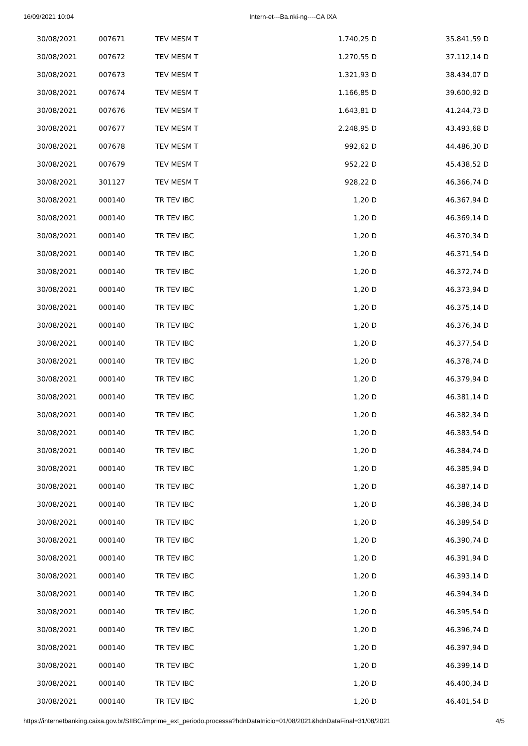16/09/2021 10:04 Intern-et---Ba.nki-ng----CA IXA
| 30/08/2021 | 007671 | TEV MESM T | 1.740,25 D | 35.841,59 D |
| 30/08/2021 | 007672 | TEV MESM T | 1.270,55 D | 37.112,14 D |
| 30/08/2021 | 007673 | TEV MESM T | 1.321,93 D | 38.434,07 D |
| 30/08/2021 | 007674 | TEV MESM T | 1.166,85 D | 39.600,92 D |
| 30/08/2021 | 007676 | TEV MESM T | 1.643,81 D | 41.244,73 D |
| 30/08/2021 | 007677 | TEV MESM T | 2.248,95 D | 43.493,68 D |
| 30/08/2021 | 007678 | TEV MESM T | 992,62 D | 44.486,30 D |
| 30/08/2021 | 007679 | TEV MESM T | 952,22 D | 45.438,52 D |
| 30/08/2021 | 301127 | TEV MESM T | 928,22 D | 46.366,74 D |
| 30/08/2021 | 000140 | TR TEV IBC | 1,20 D | 46.367,94 D |
| 30/08/2021 | 000140 | TR TEV IBC | 1,20 D | 46.369,14 D |
| 30/08/2021 | 000140 | TR TEV IBC | 1,20 D | 46.370,34 D |
| 30/08/2021 | 000140 | TR TEV IBC | 1,20 D | 46.371,54 D |
| 30/08/2021 | 000140 | TR TEV IBC | 1,20 D | 46.372,74 D |
| 30/08/2021 | 000140 | TR TEV IBC | 1,20 D | 46.373,94 D |
| 30/08/2021 | 000140 | TR TEV IBC | 1,20 D | 46.375,14 D |
| 30/08/2021 | 000140 | TR TEV IBC | 1,20 D | 46.376,34 D |
| 30/08/2021 | 000140 | TR TEV IBC | 1,20 D | 46.377,54 D |
| 30/08/2021 | 000140 | TR TEV IBC | 1,20 D | 46.378,74 D |
| 30/08/2021 | 000140 | TR TEV IBC | 1,20 D | 46.379,94 D |
| 30/08/2021 | 000140 | TR TEV IBC | 1,20 D | 46.381,14 D |
| 30/08/2021 | 000140 | TR TEV IBC | 1,20 D | 46.382,34 D |
| 30/08/2021 | 000140 | TR TEV IBC | 1,20 D | 46.383,54 D |
| 30/08/2021 | 000140 | TR TEV IBC | 1,20 D | 46.384,74 D |
| 30/08/2021 | 000140 | TR TEV IBC | 1,20 D | 46.385,94 D |
| 30/08/2021 | 000140 | TR TEV IBC | 1,20 D | 46.387,14 D |
| 30/08/2021 | 000140 | TR TEV IBC | 1,20 D | 46.388,34 D |
| 30/08/2021 | 000140 | TR TEV IBC | 1,20 D | 46.389,54 D |
| 30/08/2021 | 000140 | TR TEV IBC | 1,20 D | 46.390,74 D |
| 30/08/2021 | 000140 | TR TEV IBC | 1,20 D | 46.391,94 D |
| 30/08/2021 | 000140 | TR TEV IBC | 1,20 D | 46.393,14 D |
| 30/08/2021 | 000140 | TR TEV IBC | 1,20 D | 46.394,34 D |
| 30/08/2021 | 000140 | TR TEV IBC | 1,20 D | 46.395,54 D |
| 30/08/2021 | 000140 | TR TEV IBC | 1,20 D | 46.396,74 D |
| 30/08/2021 | 000140 | TR TEV IBC | 1,20 D | 46.397,94 D |
| 30/08/2021 | 000140 | TR TEV IBC | 1,20 D | 46.399,14 D |
| 30/08/2021 | 000140 | TR TEV IBC | 1,20 D | 46.400,34 D |
| 30/08/2021 | 000140 | TR TEV IBC | 1,20 D | 46.401,54 D |
https://internetbanking.caixa.gov.br/SIIBC/imprime_ext_periodo.processa?hdnDataInicio=01/08/2021&hdnDataFinal=31/08/2021 4/5